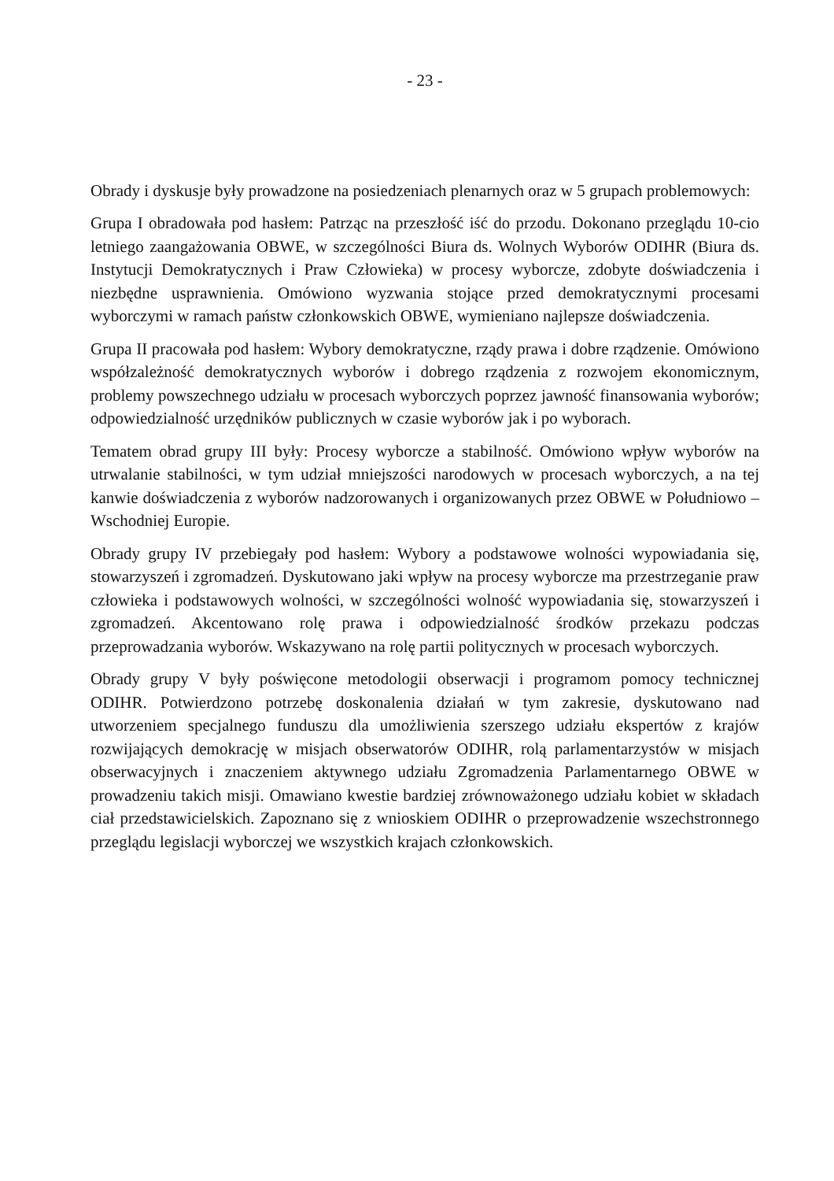- 23 -
Obrady i dyskusje były prowadzone na posiedzeniach plenarnych oraz w 5 grupach problemowych:
Grupa I obradowała pod hasłem: Patrząc na przeszłość iść do przodu. Dokonano przeglądu 10-cio letniego zaangażowania OBWE, w szczególności Biura ds. Wolnych Wyborów ODIHR (Biura ds. Instytucji Demokratycznych i Praw Człowieka) w procesy wyborcze, zdobyte doświadczenia i niezbędne usprawnienia. Omówiono wyzwania stojące przed demokratycznymi procesami wyborczymi w ramach państw członkowskich OBWE, wymieniano najlepsze doświadczenia.
Grupa II pracowała pod hasłem: Wybory demokratyczne, rządy prawa i dobre rządzenie. Omówiono współzależność demokratycznych wyborów i dobrego rządzenia z rozwojem ekonomicznym, problemy powszechnego udziału w procesach wyborczych poprzez jawność finansowania wyborów; odpowiedzialność urzędników publicznych w czasie wyborów jak i po wyborach.
Tematem obrad grupy III były: Procesy wyborcze a stabilność. Omówiono wpływ wyborów na utrwalanie stabilności, w tym udział mniejszości narodowych w procesach wyborczych, a na tej kanwie doświadczenia z wyborów nadzorowanych i organizowanych przez OBWE w Południowo – Wschodniej Europie.
Obrady grupy IV przebiegały pod hasłem: Wybory a podstawowe wolności wypowiadania się, stowarzyszeń i zgromadzeń. Dyskutowano jaki wpływ na procesy wyborcze ma przestrzeganie praw człowieka i podstawowych wolności, w szczególności wolność wypowiadania się, stowarzyszeń i zgromadzeń. Akcentowano rolę prawa i odpowiedzialność środków przekazu podczas przeprowadzania wyborów. Wskazywano na rolę partii politycznych w procesach wyborczych.
Obrady grupy V były poświęcone metodologii obserwacji i programom pomocy technicznej ODIHR. Potwierdzono potrzebę doskonalenia działań w tym zakresie, dyskutowano nad utworzeniem specjalnego funduszu dla umożliwienia szerszego udziału ekspertów z krajów rozwijających demokrację w misjach obserwatorów ODIHR, rolą parlamentarzystów w misjach obserwacyjnych i znaczeniem aktywnego udziału Zgromadzenia Parlamentarnego OBWE w prowadzeniu takich misji. Omawiano kwestie bardziej zrównoważonego udziału kobiet w składach ciał przedstawicielskich. Zapoznano się z wnioskiem ODIHR o przeprowadzenie wszechstronnego przeglądu legislacji wyborczej we wszystkich krajach członkowskich.